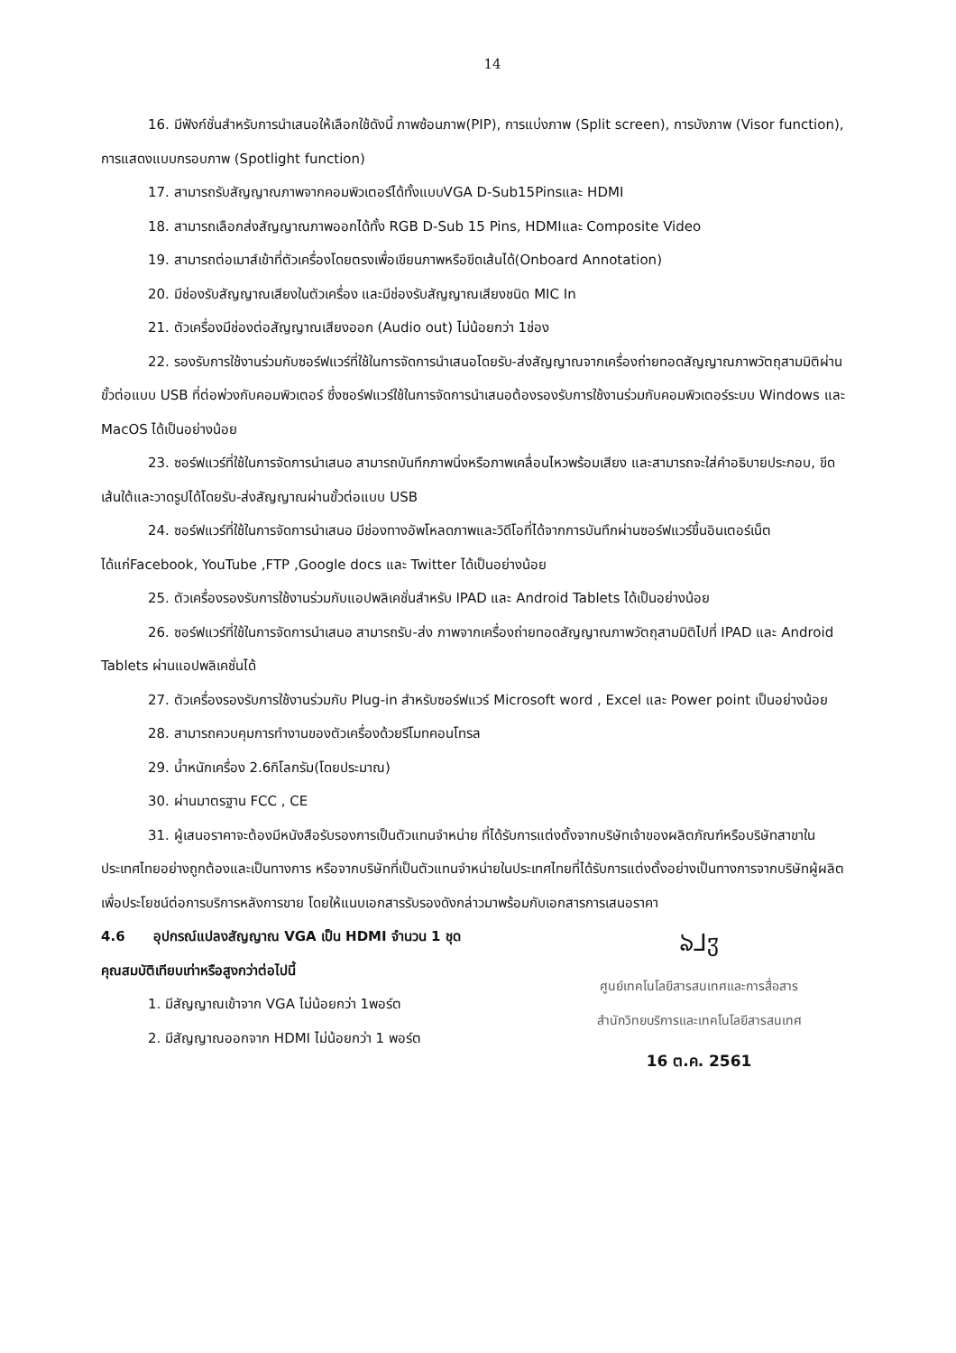14
16. มีฟังก์ชั่นสำหรับการนำเสนอให้เลือกใช้ดังนี้ ภาพซ้อนภาพ(PIP), การแบ่งภาพ (Split screen), การบังภาพ (Visor function), การแสดงแบบกรอบภาพ (Spotlight function)
17. สามารถรับสัญญาณภาพจากคอมพิวเตอร์ได้ทั้งแบบVGA D-Sub15Pinsและ HDMI
18. สามารถเลือกส่งสัญญาณภาพออกได้ทั้ง RGB D-Sub 15 Pins, HDMIและ Composite Video
19. สามารถต่อเมาส์เข้าที่ตัวเครื่องโดยตรงเพื่อเขียนภาพหรือขีดเส้นได้(Onboard Annotation)
20. มีช่องรับสัญญาณเสียงในตัวเครื่อง และมีช่องรับสัญญาณเสียงชนิด MIC In
21. ตัวเครื่องมีช่องต่อสัญญาณเสียงออก (Audio out) ไม่น้อยกว่า 1ช่อง
22. รองรับการใช้งานร่วมกับซอร์ฟแวร์ที่ใช้ในการจัดการนำเสนอโดยรับ-ส่งสัญญาณจากเครื่องถ่ายทอดสัญญาณภาพวัตถุสามมิติผ่านขั้วต่อแบบ USB ที่ต่อพ่วงกับคอมพิวเตอร์ ซึ่งซอร์ฟแวร์ใช้ในการจัดการนำเสนอต้องรองรับการใช้งานร่วมกับคอมพิวเตอร์ระบบ Windows และ MacOS ได้เป็นอย่างน้อย
23. ซอร์ฟแวร์ที่ใช้ในการจัดการนำเสนอ สามารถบันทึกภาพนิ่งหรือภาพเคลื่อนไหวพร้อมเสียง และสามารถจะใส่คำอธิบายประกอบ, ขีดเส้นใต้และวาดรูปได้โดยรับ-ส่งสัญญาณผ่านขั้วต่อแบบ USB
24. ซอร์ฟแวร์ที่ใช้ในการจัดการนำเสนอ มีช่องทางอัพโหลดภาพและวิดีโอที่ได้จากการบันทึกผ่านซอร์ฟแวร์ขึ้นอินเตอร์เน็ต ได้แก่Facebook, YouTube ,FTP ,Google docs และ Twitter ได้เป็นอย่างน้อย
25. ตัวเครื่องรองรับการใช้งานร่วมกับแอปพลิเคชั่นสำหรับ IPAD และ Android Tablets ได้เป็นอย่างน้อย
26. ซอร์ฟแวร์ที่ใช้ในการจัดการนำเสนอ สามารถรับ-ส่ง ภาพจากเครื่องถ่ายทอดสัญญาณภาพวัตถุสามมิติไปที่ IPAD และ Android Tablets ผ่านแอปพลิเคชั่นได้
27. ตัวเครื่องรองรับการใช้งานร่วมกับ Plug-in สำหรับซอร์ฟแวร์ Microsoft word , Excel และ Power point เป็นอย่างน้อย
28. สามารถควบคุมการทำงานของตัวเครื่องด้วยรีโมทคอนโทรล
29. น้ำหนักเครื่อง 2.6กิโลกรัม(โดยประมาณ)
30. ผ่านมาตรฐาน FCC , CE
31. ผู้เสนอราคาจะต้องมีหนังสือรับรองการเป็นตัวแทนจำหน่าย ที่ได้รับการแต่งตั้งจากบริษัทเจ้าของผลิตภัณฑ์หรือบริษัทสาขาในประเทศไทยอย่างถูกต้องและเป็นทางการ หรือจากบริษัทที่เป็นตัวแทนจำหน่ายในประเทศไทยที่ได้รับการแต่งตั้งอย่างเป็นทางการจากบริษัทผู้ผลิต เพื่อประโยชน์ต่อการบริการหลังการขาย โดยให้แนบเอกสารรับรองดังกล่าวมาพร้อมกับเอกสารการเสนอราคา
4.6 อุปกรณ์แปลงสัญญาณ VGA เป็น HDMI จำนวน 1 ชุด
คุณสมบัติเทียบเท่าหรือสูงกว่าต่อไปนี้
1. มีสัญญาณเข้าจาก VGA ไม่น้อยกว่า 1พอร์ต
2. มีสัญญาณออกจาก HDMI ไม่น้อยกว่า 1 พอร์ต
ঌ⅃ჳ
ศูนย์เทคโนโลยีสารสนเทศและการสื่อสาร
สำนักวิทยบริการและเทคโนโลยีสารสนเทศ
16 ต.ค. 2561